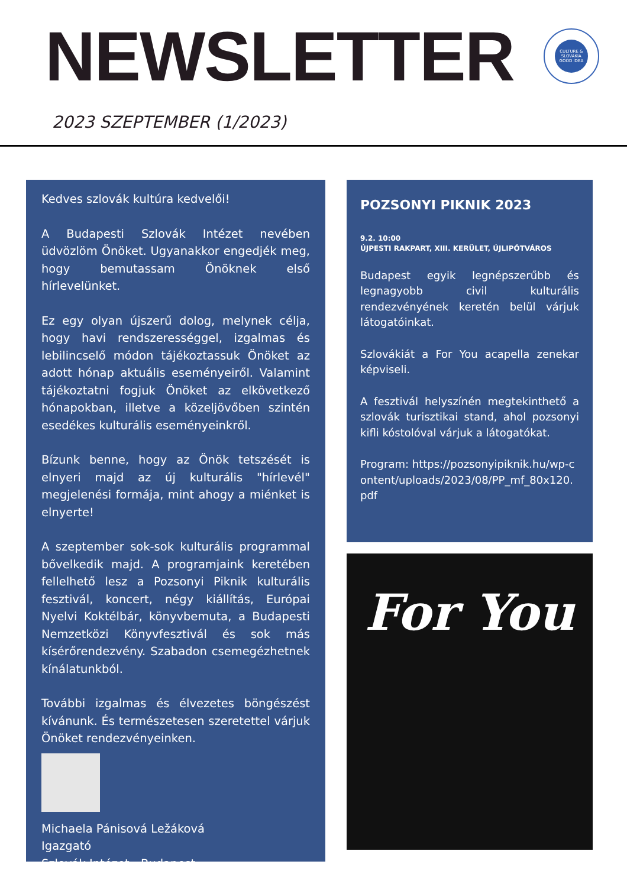NEWSLETTER
CULTURE & SLOVAKIA GOOD IDEA
2023 SZEPTEMBER (1/2023)
Kedves szlovák kultúra kedvelői!
A Budapesti Szlovák Intézet nevében üdvözlöm Önöket. Ugyanakkor engedjék meg, hogy bemutassam Önöknek első hírlevelünket.
Ez egy olyan újszerű dolog, melynek célja, hogy havi rendszerességgel, izgalmas és lebilincselő módon tájékoztassuk Önöket az adott hónap aktuális eseményeiről. Valamint tájékoztatni fogjuk Önöket az elkövetkező hónapokban, illetve a közeljövőben szintén esedékes kulturális eseményeinkről.
Bízunk benne, hogy az Önök tetszését is elnyeri majd az új kulturális "hírlevél" megjelenési formája, mint ahogy a miénket is elnyerte!
A szeptember sok-sok kulturális programmal bővelkedik majd. A programjaink keretében fellelhető lesz a Pozsonyi Piknik kulturális fesztivál, koncert, négy kiállítás, Európai Nyelvi Koktélbár, könyvbemuta, a Budapesti Nemzetközi Könyvfesztivál és sok más kísérőrendezvény. Szabadon csemegézhetnek kínálatunkból.
További izgalmas és élvezetes böngészést kívánunk. És természetesen szeretettel várjuk Önöket rendezvényeinken.
Michaela Pánisová Ležáková
Igazgató
Szlovák Intézet - Budapest
POZSONYI PIKNIK 2023
9.2. 10:00
ÚJPESTI RAKPART, XIII. KERÜLET, ÚJLIPÓTVÁROS
Budapest egyik legnépszerűbb és legnagyobb civil kulturális rendezvényének keretén belül várjuk látogatóinkat.
Szlovákiát a For You acapella zenekar képviseli.
A fesztivál helyszínén megtekinthető a szlovák turisztikai stand, ahol pozsonyi kifli kóstolóval várjuk a látogatókat.
Program: https://pozsonyipiknik.hu/wp-content/uploads/2023/08/PP_mf_80x120.pdf
For You